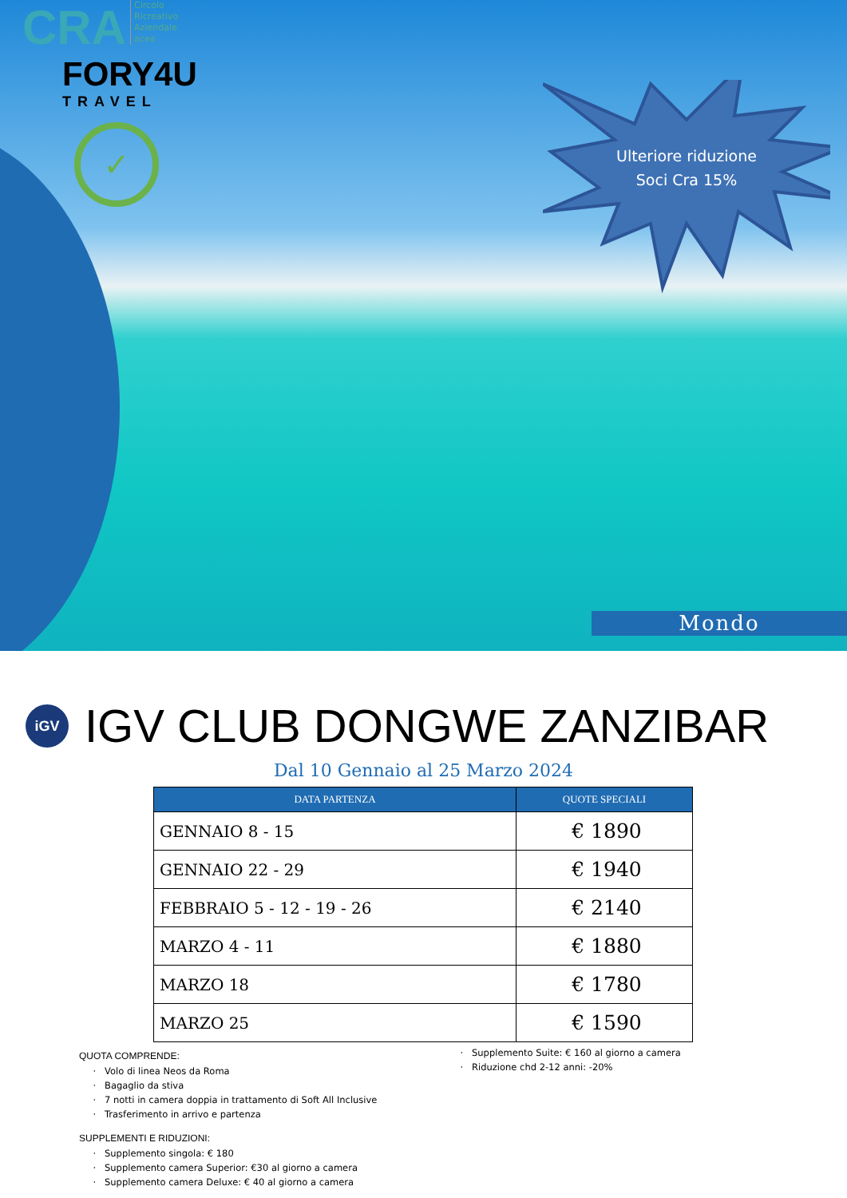CRA
Circolo
Ricreativo
Aziendale
acea
FORY4U
TRAVEL
✓
Ulteriore riduzione
Soci Cra 15%
Mondo
iGV IGV CLUB DONGWE ZANZIBAR
Dal 10 Gennaio al 25 Marzo 2024
| DATA PARTENZA | QUOTE SPECIALI |
| --- | --- |
| GENNAIO 8 - 15 | € 1890 |
| GENNAIO 22 - 29 | € 1940 |
| FEBBRAIO 5 - 12 - 19 - 26 | € 2140 |
| MARZO 4 - 11 | € 1880 |
| MARZO 18 | € 1780 |
| MARZO 25 | € 1590 |
QUOTA COMPRENDE:
Volo di linea Neos da Roma
Bagaglio da stiva
7 notti in camera doppia in trattamento di Soft All Inclusive
Trasferimento in arrivo e partenza
SUPPLEMENTI E RIDUZIONI:
Supplemento singola: € 180
Supplemento camera Superior: €30 al giorno a camera
Supplemento camera Deluxe: € 40 al giorno a camera
Supplemento Suite: € 160 al giorno a camera
Riduzione chd 2-12 anni: -20%